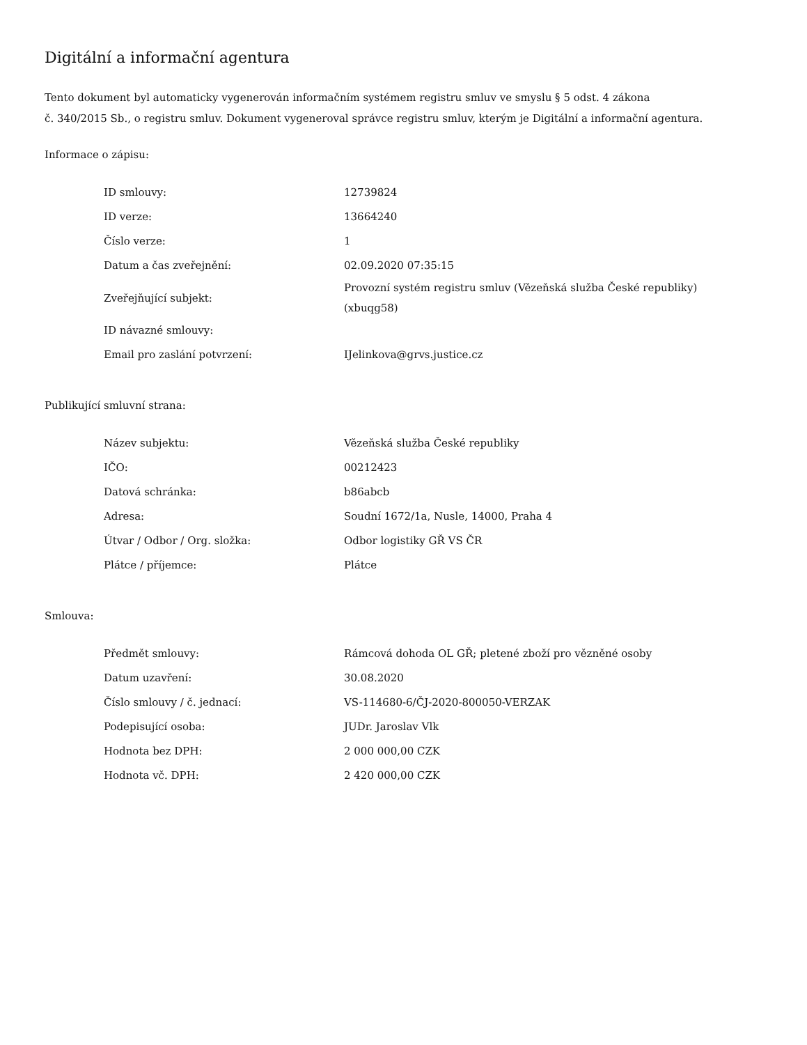Digitální a informační agentura
Tento dokument byl automaticky vygenerován informačním systémem registru smluv ve smyslu § 5 odst. 4 zákona
č. 340/2015 Sb., o registru smluv. Dokument vygeneroval správce registru smluv, kterým je Digitální a informační agentura.
Informace o zápisu:
| ID smlouvy: | 12739824 |
| ID verze: | 13664240 |
| Číslo verze: | 1 |
| Datum a čas zveřejnění: | 02.09.2020 07:35:15 |
| Zveřejňující subjekt: | Provozní systém registru smluv (Vězeňská služba České republiky) (xbuqg58) |
| ID návazné smlouvy: | |
| Email pro zaslání potvrzení: | IJelinkova@grvs.justice.cz |
Publikující smluvní strana:
| Název subjektu: | Vězeňská služba České republiky |
| IČO: | 00212423 |
| Datová schránka: | b86abcb |
| Adresa: | Soudní 1672/1a, Nusle, 14000, Praha 4 |
| Útvar / Odbor / Org. složka: | Odbor logistiky GŘ VS ČR |
| Plátce / příjemce: | Plátce |
Smlouva:
| Předmět smlouvy: | Rámcová dohoda OL GŘ; pletené zboží pro vězněné osoby |
| Datum uzavření: | 30.08.2020 |
| Číslo smlouvy / č. jednací: | VS-114680-6/ČJ-2020-800050-VERZAK |
| Podepisující osoba: | JUDr. Jaroslav Vlk |
| Hodnota bez DPH: | 2 000 000,00 CZK |
| Hodnota vč. DPH: | 2 420 000,00 CZK |